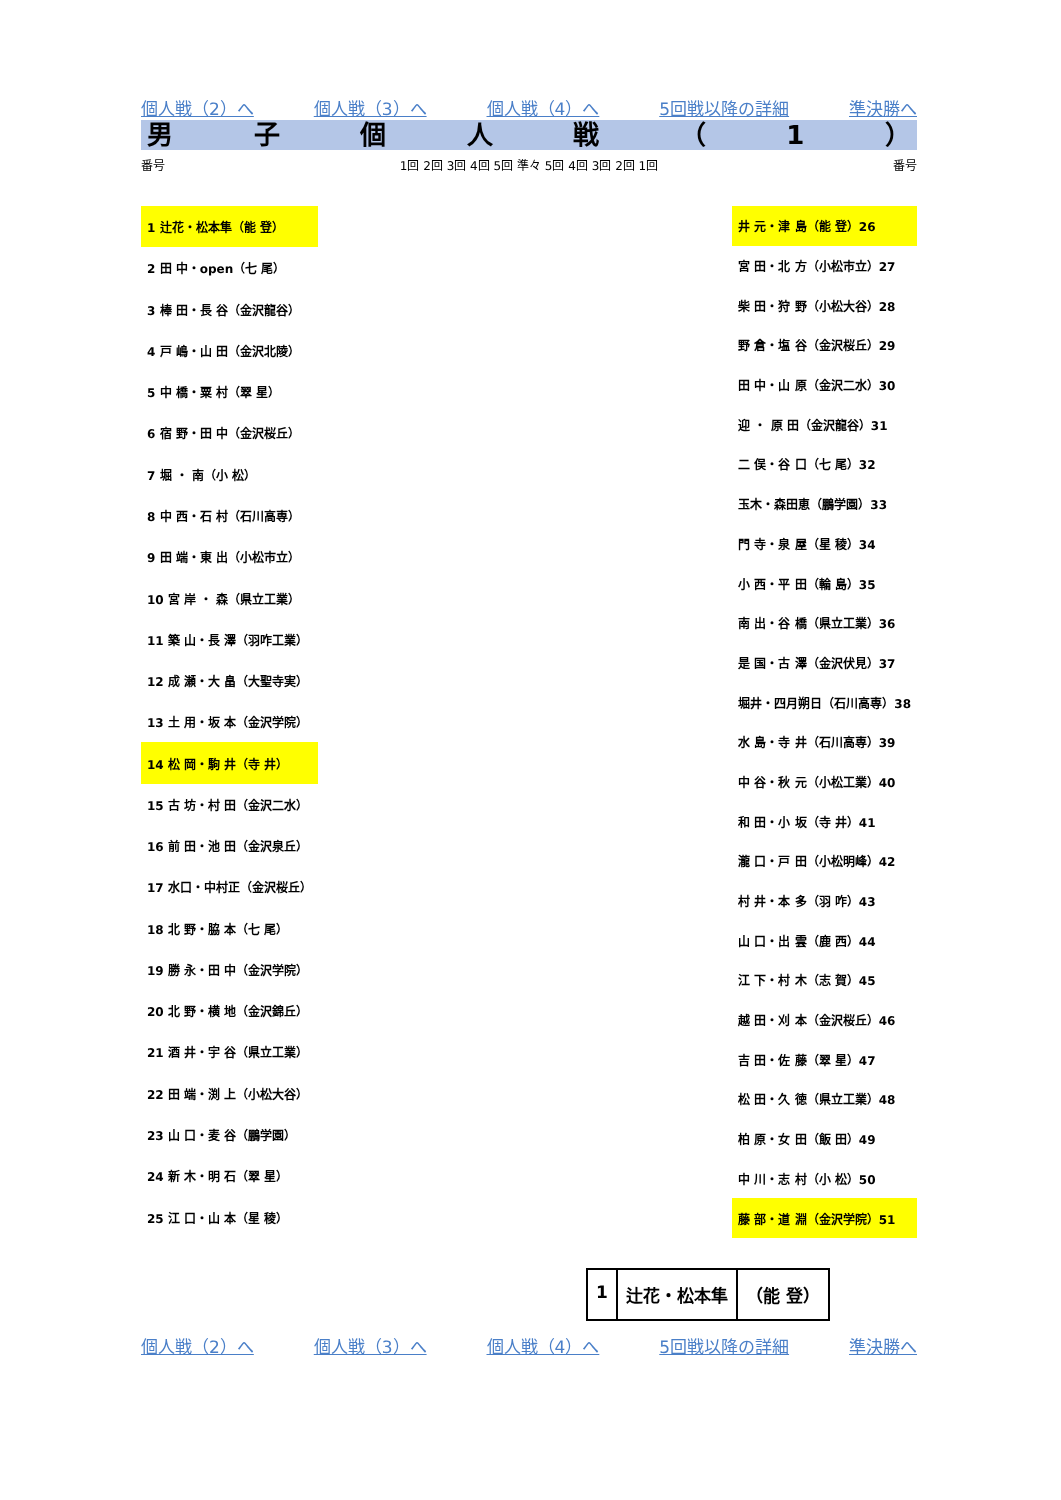個人戦（2）へ 個人戦（3）へ 個人戦（4）へ 5回戦以降の詳細 準決勝へ
男子個人戦 （ 1 ）
番号 1回 2回 3回 4回 5回 準々 5回 4回 3回 2回 1回 番号
| 1 辻花・松本隼（能 登） |
| 2 田 中・open（七 尾） |
| 3 棒 田・長 谷（金沢龍谷） |
| 4 戸 嶋・山 田（金沢北陵） |
| 5 中 橋・粟 村（翠 星） |
| 6 宿 野・田 中（金沢桜丘） |
| 7 堀 ・ 南（小 松） |
| 8 中 西・石 村（石川高専） |
| 9 田 端・東 出（小松市立） |
| 10 宮 岸 ・ 森（県立工業） |
| 11 築 山・長 澤（羽咋工業） |
| 12 成 瀬・大 畠（大聖寺実） |
| 13 土 用・坂 本（金沢学院） |
| 14 松 岡・駒 井（寺 井） |
| 15 古 坊・村 田（金沢二水） |
| 16 前 田・池 田（金沢泉丘） |
| 17 水口・中村正（金沢桜丘） |
| 18 北 野・脇 本（七 尾） |
| 19 勝 永・田 中（金沢学院） |
| 20 北 野・横 地（金沢錦丘） |
| 21 酒 井・宇 谷（県立工業） |
| 22 田 端・渕 上（小松大谷） |
| 23 山 口・麦 谷（鵬学園） |
| 24 新 木・明 石（翠 星） |
| 25 江 口・山 本（星 稜） |
| 井 元・津 島（能 登）26 |
| 宮 田・北 方（小松市立）27 |
| 柴 田・狩 野（小松大谷）28 |
| 野 倉・塩 谷（金沢桜丘）29 |
| 田 中・山 原（金沢二水）30 |
| 迎 ・ 原 田（金沢龍谷）31 |
| 二 俣・谷 口（七 尾）32 |
| 玉木・森田恵（鵬学園）33 |
| 門 寺・泉 屋（星 稜）34 |
| 小 西・平 田（輪 島）35 |
| 南 出・谷 橋（県立工業）36 |
| 是 国・古 澤（金沢伏見）37 |
| 堀井・四月朔日（石川高専）38 |
| 水 島・寺 井（石川高専）39 |
| 中 谷・秋 元（小松工業）40 |
| 和 田・小 坂（寺 井）41 |
| 瀧 口・戸 田（小松明峰）42 |
| 村 井・本 多（羽 咋）43 |
| 山 口・出 雲（鹿 西）44 |
| 江 下・村 木（志 賀）45 |
| 越 田・刈 本（金沢桜丘）46 |
| 吉 田・佐 藤（翠 星）47 |
| 松 田・久 徳（県立工業）48 |
| 柏 原・女 田（飯 田）49 |
| 中 川・志 村（小 松）50 |
| 藤 部・道 淵（金沢学院）51 |
1 辻花・松本隼 （能 登）
個人戦（2）へ 個人戦（3）へ 個人戦（4）へ 5回戦以降の詳細 準決勝へ